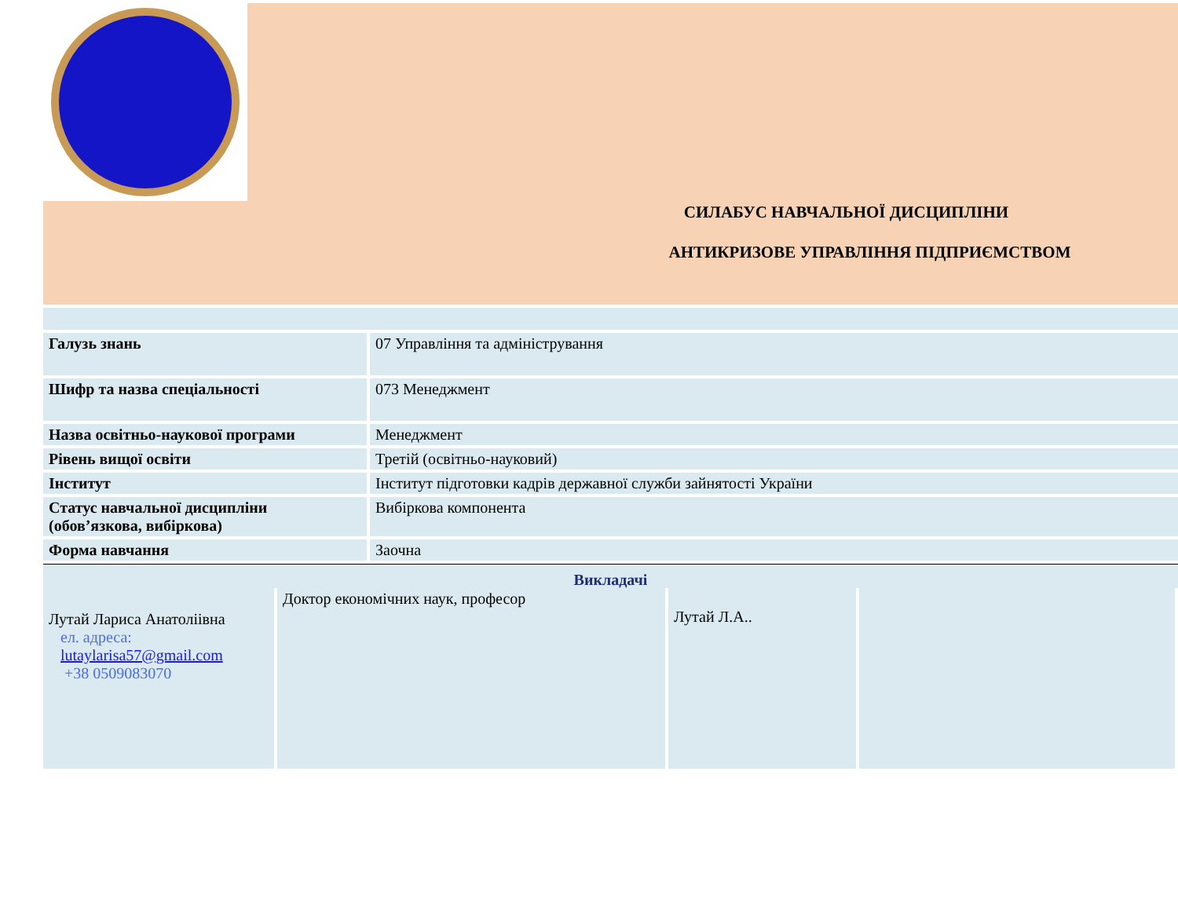СИЛАБУС НАВЧАЛЬНОЇ ДИСЦИПЛІНИ
АНТИКРИЗОВЕ УПРАВЛІННЯ ПІДПРИЄМСТВОМ
| Галузь знань | 07 Управління та адміністрування |
| Шифр та назва спеціальності | 073 Менеджмент |
| Назва освітньо-наукової програми | Менеджмент |
| Рівень вищої освіти | Третій (освітньо-науковий) |
| Інститут | Інститут підготовки кадрів державної служби зайнятості України |
| Статус навчальної дисципліни (обов’язкова, вибіркова) | Вибіркова компонента |
| Форма навчання | Заочна |
Викладачі
| Лутай Лариса Анатоліівна ел. адреса: lutaylarisa57@gmail.com +38 0509083070 | Доктор економічних наук, професор | Лутай Л.А.. | |